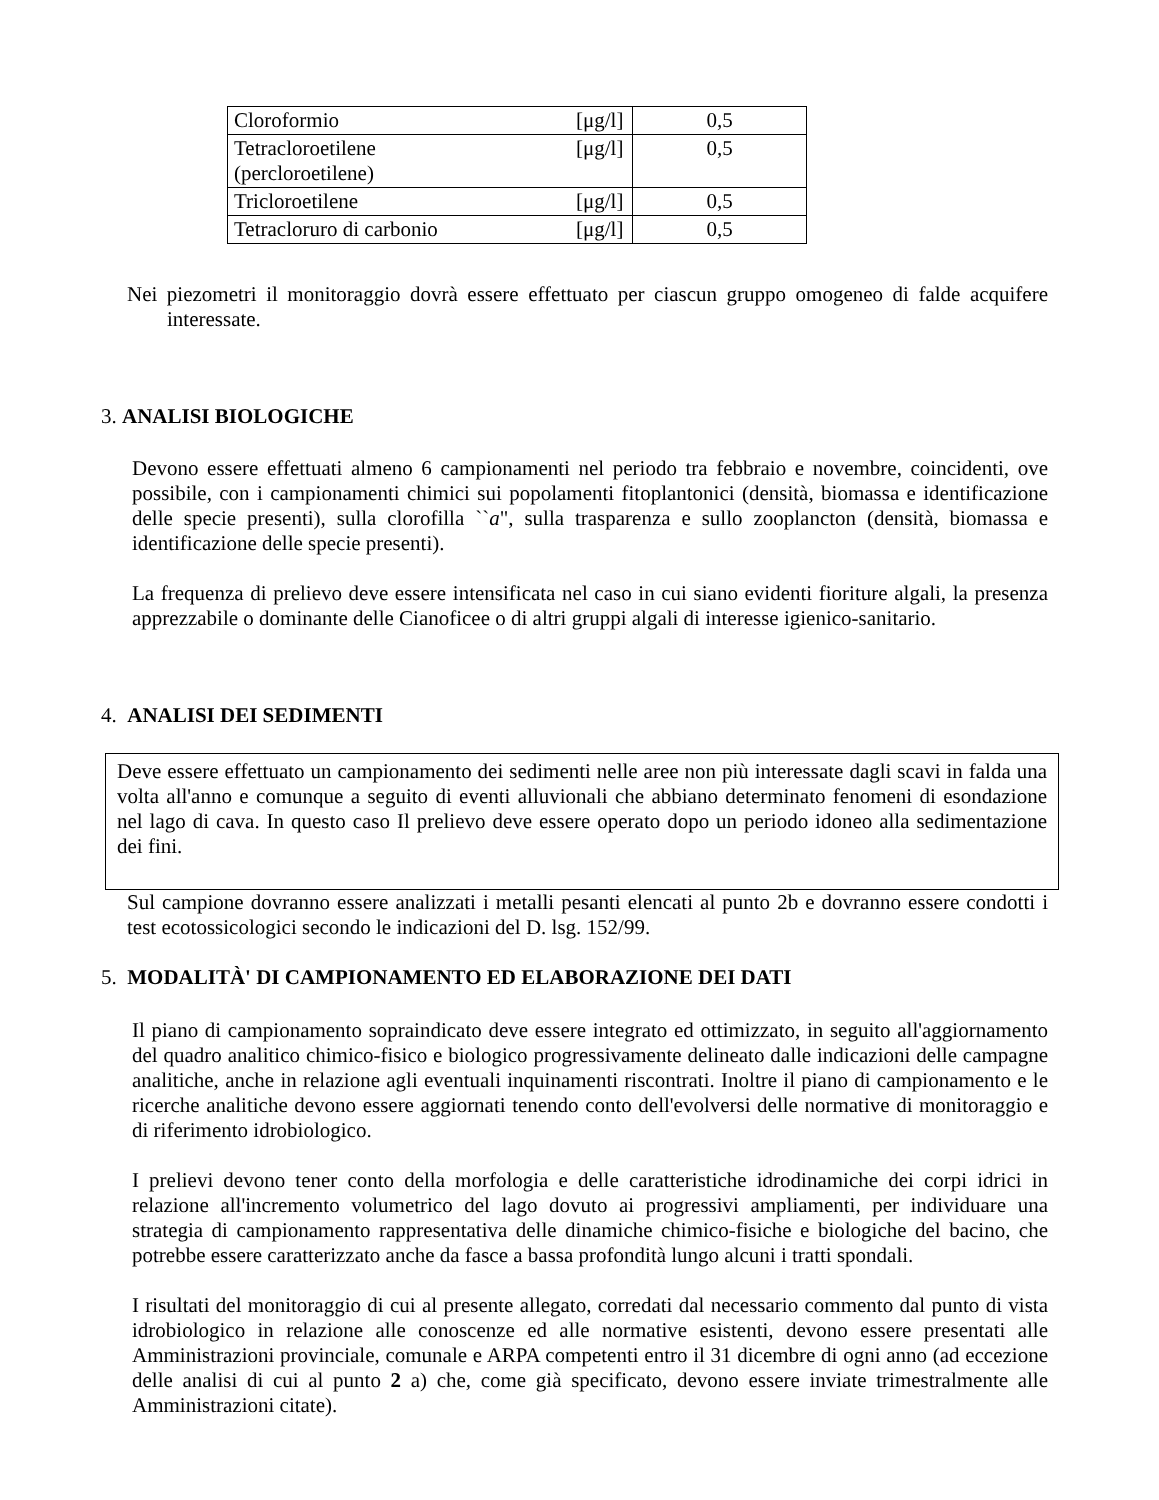| Cloroformio | [μg/l] | 0,5 |
| Tetracloroetilene (percloroetilene) | [μg/l] | 0,5 |
| Tricloroetilene | [μg/l] | 0,5 |
| Tetracloruro di carbonio | [μg/l] | 0,5 |
Nei piezometri il monitoraggio dovrà essere effettuato per ciascun gruppo omogeneo di falde acquifere interessate.
3. ANALISI BIOLOGICHE
Devono essere effettuati almeno 6 campionamenti nel periodo tra febbraio e novembre, coincidenti, ove possibile, con i campionamenti chimici sui popolamenti fitoplantonici (densità, biomassa e identificazione delle specie presenti), sulla clorofilla ``a", sulla trasparenza e sullo zooplancton (densità, biomassa e identificazione delle specie presenti).
La frequenza di prelievo deve essere intensificata nel caso in cui siano evidenti fioriture algali, la presenza apprezzabile o dominante delle Cianoficee o di altri gruppi algali di interesse igienico-sanitario.
4. ANALISI DEI SEDIMENTI
Deve essere effettuato un campionamento dei sedimenti nelle aree non più interessate dagli scavi in falda una volta all'anno e comunque a seguito di eventi alluvionali che abbiano determinato fenomeni di esondazione nel lago di cava. In questo caso Il prelievo deve essere operato dopo un periodo idoneo alla sedimentazione dei fini.
Sul campione dovranno essere analizzati i metalli pesanti elencati al punto 2b e dovranno essere condotti i test ecotossicologici secondo le indicazioni del D. lsg. 152/99.
5. MODALITÀ' DI CAMPIONAMENTO ED ELABORAZIONE DEI DATI
Il piano di campionamento sopraindicato deve essere integrato ed ottimizzato, in seguito all'aggiornamento del quadro analitico chimico-fisico e biologico progressivamente delineato dalle indicazioni delle campagne analitiche, anche in relazione agli eventuali inquinamenti riscontrati. Inoltre il piano di campionamento e le ricerche analitiche devono essere aggiornati tenendo conto dell'evolversi delle normative di monitoraggio e di riferimento idrobiologico.
I prelievi devono tener conto della morfologia e delle caratteristiche idrodinamiche dei corpi idrici in relazione all'incremento volumetrico del lago dovuto ai progressivi ampliamenti, per individuare una strategia di campionamento rappresentativa delle dinamiche chimico-fisiche e biologiche del bacino, che potrebbe essere caratterizzato anche da fasce a bassa profondità lungo alcuni i tratti spondali.
I risultati del monitoraggio di cui al presente allegato, corredati dal necessario commento dal punto di vista idrobiologico in relazione alle conoscenze ed alle normative esistenti, devono essere presentati alle Amministrazioni provinciale, comunale e ARPA competenti entro il 31 dicembre di ogni anno (ad eccezione delle analisi di cui al punto 2 a) che, come già specificato, devono essere inviate trimestralmente alle Amministrazioni citate).